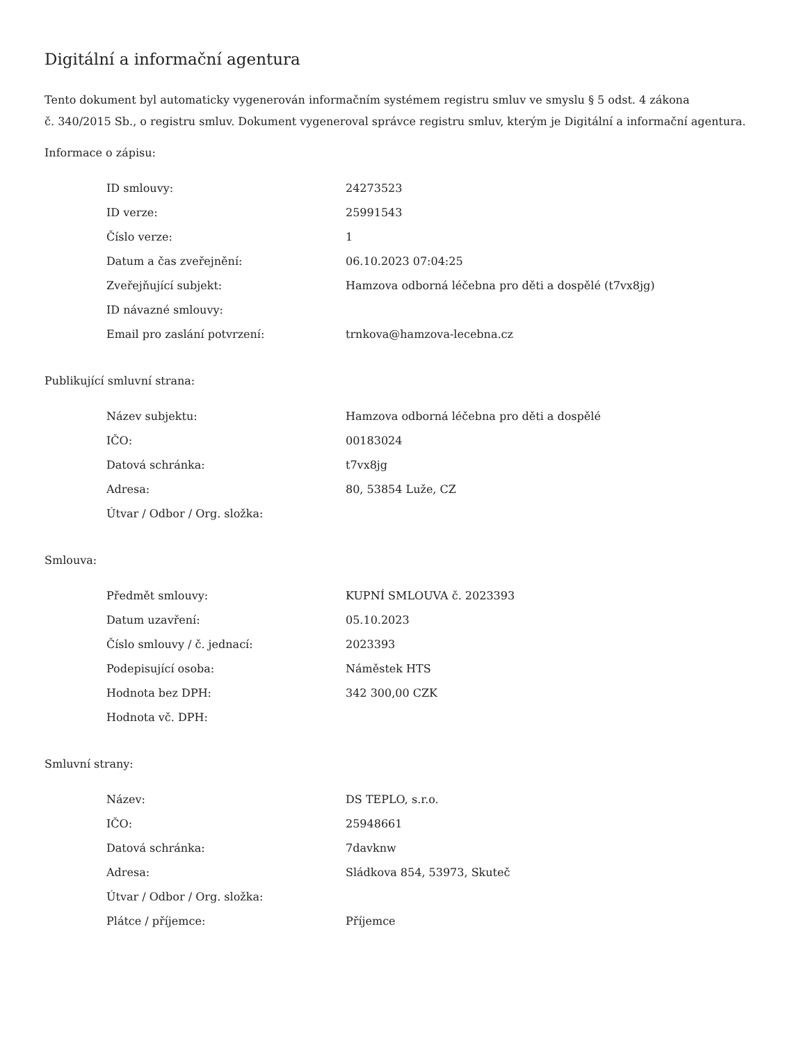Digitální a informační agentura
Tento dokument byl automaticky vygenerován informačním systémem registru smluv ve smyslu § 5 odst. 4 zákona
č. 340/2015 Sb., o registru smluv. Dokument vygeneroval správce registru smluv, kterým je Digitální a informační agentura.
Informace o zápisu:
| ID smlouvy: | 24273523 |
| ID verze: | 25991543 |
| Číslo verze: | 1 |
| Datum a čas zveřejnění: | 06.10.2023 07:04:25 |
| Zveřejňující subjekt: | Hamzova odborná léčebna pro děti a dospělé (t7vx8jg) |
| ID návazné smlouvy: | |
| Email pro zaslání potvrzení: | trnkova@hamzova-lecebna.cz |
Publikující smluvní strana:
| Název subjektu: | Hamzova odborná léčebna pro děti a dospělé |
| IČO: | 00183024 |
| Datová schránka: | t7vx8jg |
| Adresa: | 80, 53854 Luže, CZ |
| Útvar / Odbor / Org. složka: | |
Smlouva:
| Předmět smlouvy: | KUPNÍ SMLOUVA č. 2023393 |
| Datum uzavření: | 05.10.2023 |
| Číslo smlouvy / č. jednací: | 2023393 |
| Podepisující osoba: | Náměstek HTS |
| Hodnota bez DPH: | 342 300,00 CZK |
| Hodnota vč. DPH: | |
Smluvní strany:
| Název: | DS TEPLO, s.r.o. |
| IČO: | 25948661 |
| Datová schránka: | 7davknw |
| Adresa: | Sládkova 854, 53973, Skuteč |
| Útvar / Odbor / Org. složka: | |
| Plátce / příjemce: | Příjemce |